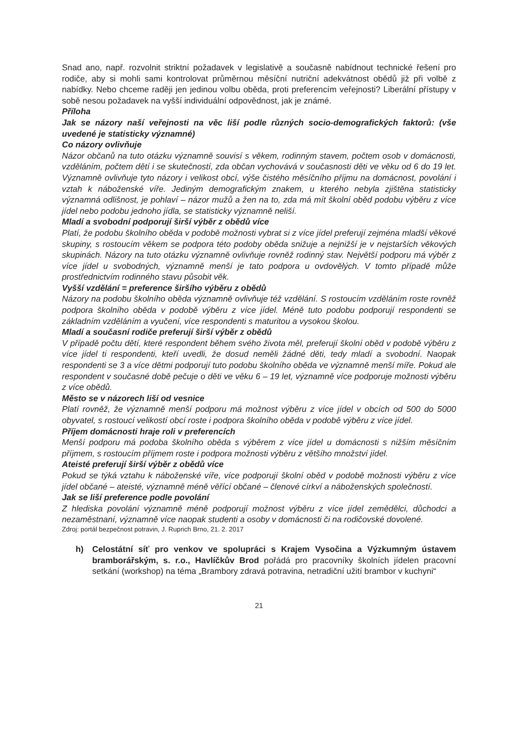Snad ano, např. rozvolnit striktní požadavek v legislativě a současně nabídnout technické řešení pro rodiče, aby si mohli sami kontrolovat průměrnou měsíční nutriční adekvátnost obědů již při volbě z nabídky. Nebo chceme raději jen jedinou volbu oběda, proti preferencím veřejnosti? Liberální přístupy v sobě nesou požadavek na vyšší individuální odpovědnost, jak je známé.
Příloha
Jak se názory naší veřejnosti na věc liší podle různých socio-demografických faktorů: (vše uvedené je statisticky významné)
Co názory ovlivňuje
Názor občanů na tuto otázku významně souvisí s věkem, rodinným stavem, počtem osob v domácnosti, vzděláním, počtem dětí i se skutečností, zda občan vychovává v současnosti děti ve věku od 6 do 19 let. Významně ovlivňuje tyto názory i velikost obcí, výše čistého měsíčního příjmu na domácnost, povolání i vztah k náboženské víře. Jediným demografickým znakem, u kterého nebyla zjištěna statisticky významná odlišnost, je pohlaví – názor mužů a žen na to, zda má mít školní oběd podobu výběru z více jídel nebo podobu jednoho jídla, se statisticky významně neliší.
Mladí a svobodní podporují širší výběr z obědů více
Platí, že podobu školního oběda v podobě možnosti vybrat si z více jídel preferují zejména mladší věkové skupiny, s rostoucím věkem se podpora této podoby oběda snižuje a nejnižší je v nejstarších věkových skupinách. Názory na tuto otázku významně ovlivňuje rovněž rodinný stav. Největší podporu má výběr z více jídel u svobodných, významně menší je tato podpora u ovdovělých. V tomto případě může prostřednictvím rodinného stavu působit věk.
Vyšší vzdělání = preference širšího výběru z obědů
Názory na podobu školního oběda významně ovlivňuje též vzdělání. S rostoucím vzděláním roste rovněž podpora školního oběda v podobě výběru z více jídel. Méně tuto podobu podporují respondenti se základním vzděláním a vyučení, více respondenti s maturitou a vysokou školou.
Mladí a současní rodiče preferují širší výběr z obědů
V případě počtu dětí, které respondent během svého života měl, preferují školní oběd v podobě výběru z více jídel ti respondenti, kteří uvedli, že dosud neměli žádné děti, tedy mladí a svobodní. Naopak respondenti se 3 a více dětmi podporují tuto podobu školního oběda ve významně menší míře. Pokud ale respondent v současné době pečuje o děti ve věku 6 – 19 let, významně více podporuje možnosti výběru z více obědů.
Město se v názorech liší od vesnice
Platí rovněž, že významně menší podporu má možnost výběru z více jídel v obcích od 500 do 5000 obyvatel, s rostoucí velikostí obcí roste i podpora školního oběda v podobě výběru z více jídel.
Příjem domácnosti hraje roli v preferencích
Menší podporu má podoba školního oběda s výběrem z více jídel u domácnosti s nižším měsíčním příjmem, s rostoucím příjmem roste i podpora možnosti výběru z většího množství jídel.
Ateisté preferují širší výběr z obědů více
Pokud se týká vztahu k náboženské víře, více podporují školní oběd v podobě možnosti výběru z více jídel občané – ateisté, významně méně věřící občané – členové církví a náboženských společností.
Jak se liší preference podle povolání
Z hlediska povolání významně méně podporují možnost výběru z více jídel zemědělci, důchodci a nezaměstnaní, významně více naopak studenti a osoby v domácnosti či na rodičovské dovolené.
Zdroj: portál bezpečnost potravin, J. Ruprich Brno, 21. 2. 2017
h) Celostátní síť pro venkov ve spolupráci s Krajem Vysočina a Výzkumným ústavem bramborářským, s. r.o., Havlíčkův Brod pořádá pro pracovníky školních jídelen pracovní setkání (workshop) na téma „Brambory zdravá potravina, netradiční užití brambor v kuchyni“
21